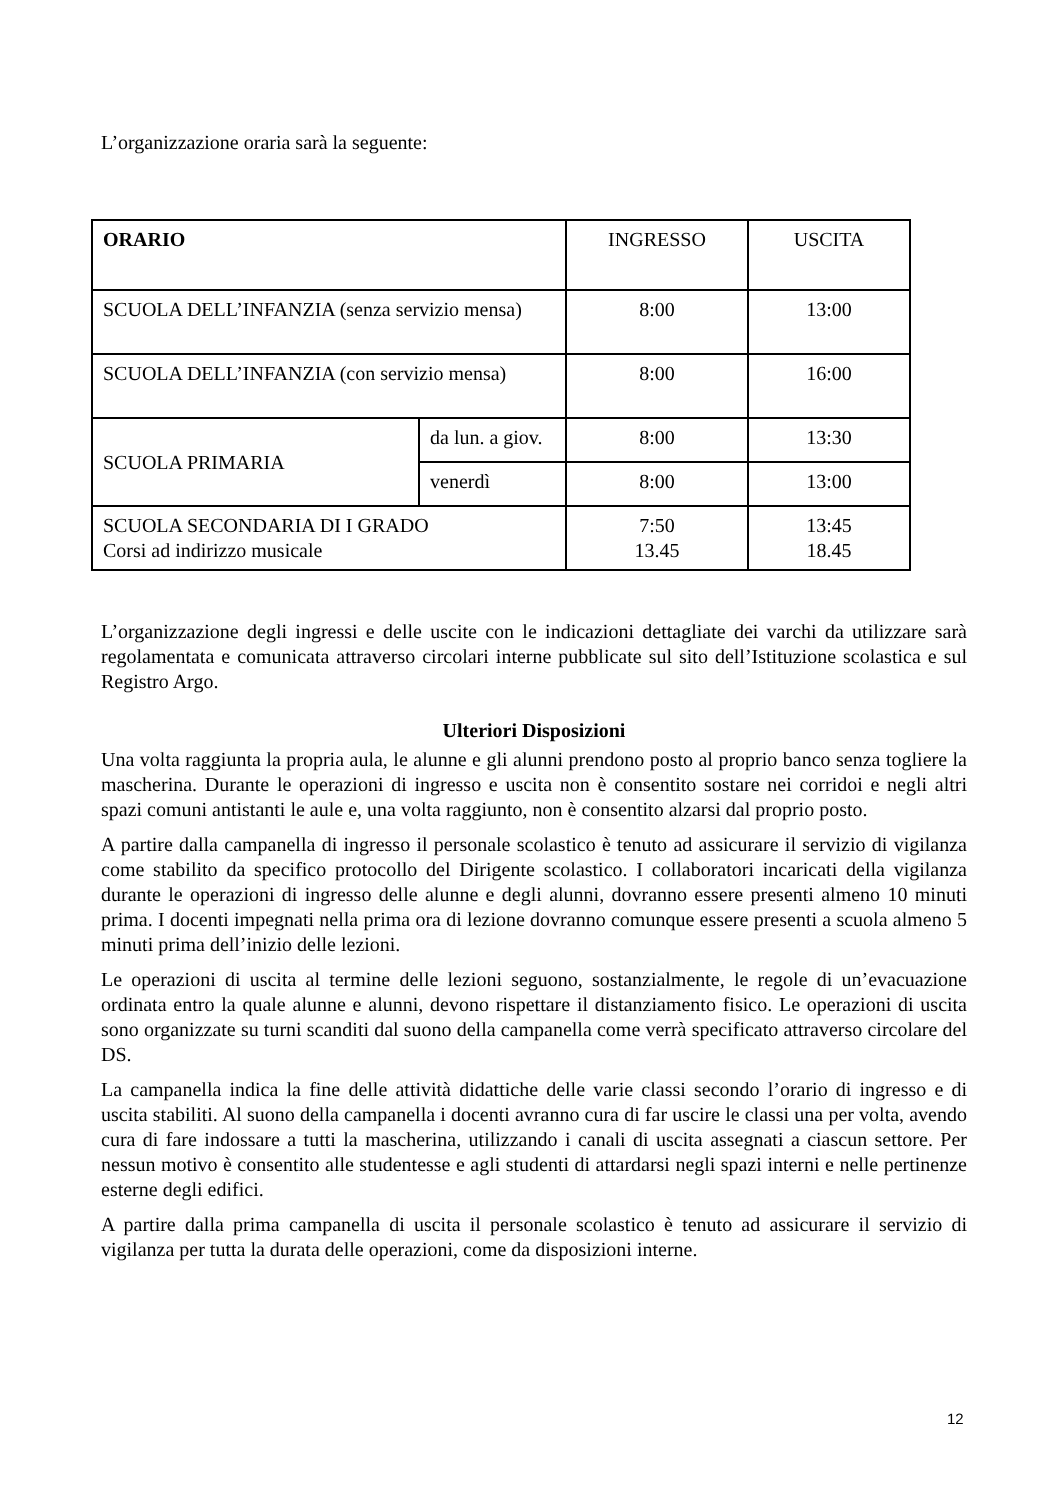L’organizzazione oraria sarà la seguente:
| ORARIO | | INGRESSO | USCITA |
| SCUOLA DELL’INFANZIA (senza servizio mensa) | | 8:00 | 13:00 |
| SCUOLA DELL’INFANZIA (con servizio mensa) | | 8:00 | 16:00 |
| SCUOLA PRIMARIA | da lun. a giov. | 8:00 | 13:30 |
| | venerdì | 8:00 | 13:00 |
| SCUOLA SECONDARIA DI I GRADO Corsi ad indirizzo musicale | | 7:50 13.45 | 13:45 18.45 |
L’organizzazione degli ingressi e delle uscite con le indicazioni dettagliate dei varchi da utilizzare sarà regolamentata e comunicata attraverso circolari interne pubblicate sul sito dell’Istituzione scolastica e sul Registro Argo.
Ulteriori Disposizioni
Una volta raggiunta la propria aula, le alunne e gli alunni prendono posto al proprio banco senza togliere la mascherina. Durante le operazioni di ingresso e uscita non è consentito sostare nei corridoi e negli altri spazi comuni antistanti le aule e, una volta raggiunto, non è consentito alzarsi dal proprio posto.
A partire dalla campanella di ingresso il personale scolastico è tenuto ad assicurare il servizio di vigilanza come stabilito da specifico protocollo del Dirigente scolastico. I collaboratori incaricati della vigilanza durante le operazioni di ingresso delle alunne e degli alunni, dovranno essere presenti almeno 10 minuti prima. I docenti impegnati nella prima ora di lezione dovranno comunque essere presenti a scuola almeno 5 minuti prima dell’inizio delle lezioni.
Le operazioni di uscita al termine delle lezioni seguono, sostanzialmente, le regole di un’evacuazione ordinata entro la quale alunne e alunni, devono rispettare il distanziamento fisico. Le operazioni di uscita sono organizzate su turni scanditi dal suono della campanella come verrà specificato attraverso circolare del DS.
La campanella indica la fine delle attività didattiche delle varie classi secondo l’orario di ingresso e di uscita stabiliti. Al suono della campanella i docenti avranno cura di far uscire le classi una per volta, avendo cura di fare indossare a tutti la mascherina, utilizzando i canali di uscita assegnati a ciascun settore. Per nessun motivo è consentito alle studentesse e agli studenti di attardarsi negli spazi interni e nelle pertinenze esterne degli edifici.
A partire dalla prima campanella di uscita il personale scolastico è tenuto ad assicurare il servizio di vigilanza per tutta la durata delle operazioni, come da disposizioni interne.
12